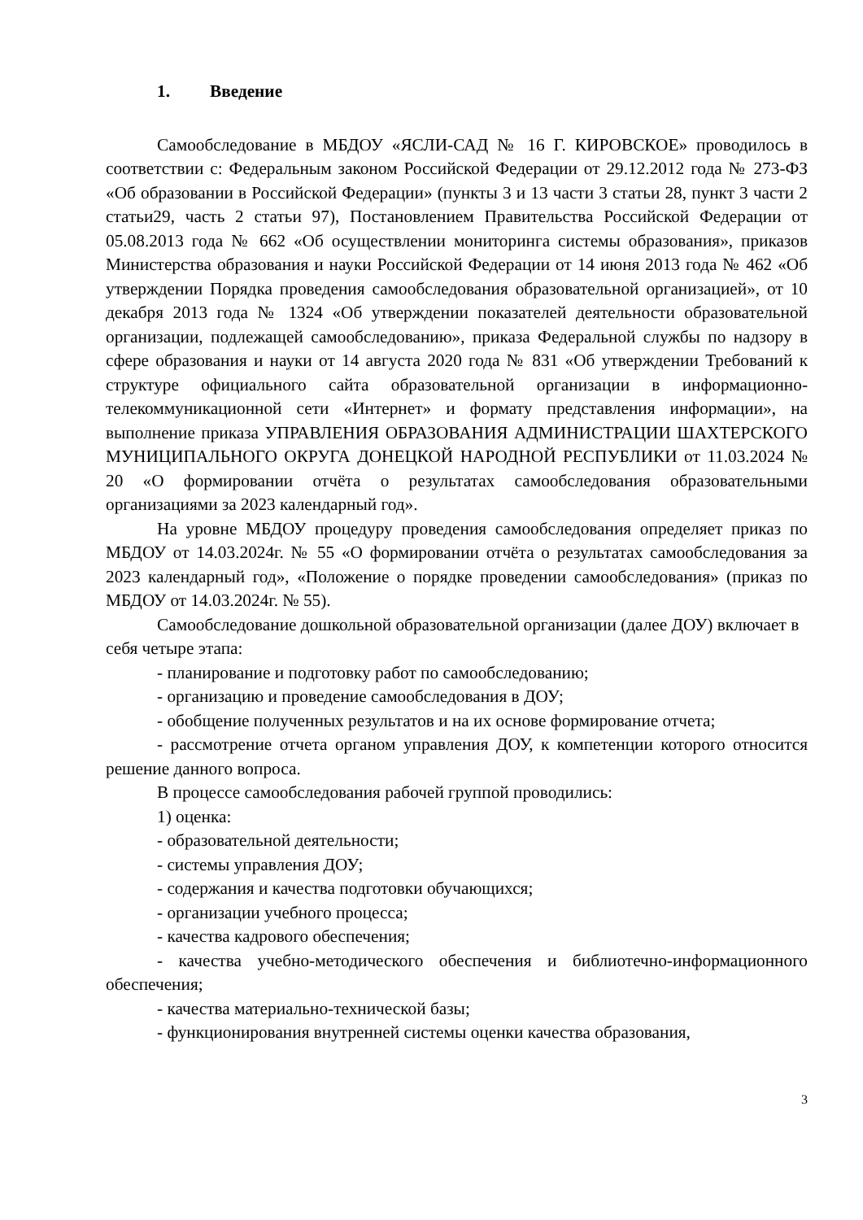1. Введение
Самообследование в МБДОУ «ЯСЛИ-САД № 16 Г. КИРОВСКОЕ» проводилось в соответствии с: Федеральным законом Российской Федерации от 29.12.2012 года № 273-ФЗ «Об образовании в Российской Федерации» (пункты 3 и 13 части 3 статьи 28, пункт 3 части 2 статьи29, часть 2 статьи 97), Постановлением Правительства Российской Федерации от 05.08.2013 года № 662 «Об осуществлении мониторинга системы образования», приказов Министерства образования и науки Российской Федерации от 14 июня 2013 года № 462 «Об утверждении Порядка проведения самообследования образовательной организацией», от 10 декабря 2013 года № 1324 «Об утверждении показателей деятельности образовательной организации, подлежащей самообследованию», приказа Федеральной службы по надзору в сфере образования и науки от 14 августа 2020 года № 831 «Об утверждении Требований к структуре официального сайта образовательной организации в информационно-телекоммуникационной сети «Интернет» и формату представления информации», на выполнение приказа УПРАВЛЕНИЯ ОБРАЗОВАНИЯ АДМИНИСТРАЦИИ ШАХТЕРСКОГО МУНИЦИПАЛЬНОГО ОКРУГА ДОНЕЦКОЙ НАРОДНОЙ РЕСПУБЛИКИ от 11.03.2024 № 20 «О формировании отчёта о результатах самообследования образовательными организациями за 2023 календарный год».
На уровне МБДОУ процедуру проведения самообследования определяет приказ по МБДОУ от 14.03.2024г. № 55 «О формировании отчёта о результатах самообследования за 2023 календарный год», «Положение о порядке проведении самообследования» (приказ по МБДОУ от 14.03.2024г. № 55).
Самообследование дошкольной образовательной организации (далее ДОУ) включает в себя четыре этапа:
- планирование и подготовку работ по самообследованию;
- организацию и проведение самообследования в ДОУ;
- обобщение полученных результатов и на их основе формирование отчета;
- рассмотрение отчета органом управления ДОУ, к компетенции которого относится решение данного вопроса.
В процессе самообследования рабочей группой проводились:
1) оценка:
- образовательной деятельности;
- системы управления ДОУ;
- содержания и качества подготовки обучающихся;
- организации учебного процесса;
- качества кадрового обеспечения;
- качества учебно-методического обеспечения и библиотечно-информационного обеспечения;
- качества материально-технической базы;
- функционирования внутренней системы оценки качества образования,
3